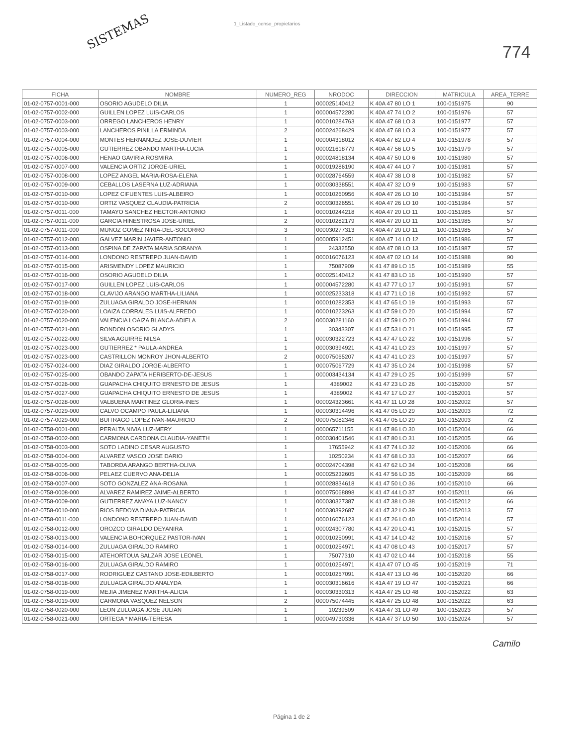SISTEMAS
1_Listado_censo_propietarios
774
| FICHA | NOMBRE | NUMERO_REG | NRODOC | DIRECCION | MATRICULA | AREA_TERRE |
| --- | --- | --- | --- | --- | --- | --- |
| 01-02-0757-0001-000 | OSORIO AGUDELO DILIA | 1 | 000025140412 | K 40A 47 80 LO 1 | 100-0151975 | 90 |
| 01-02-0757-0002-000 | GUILLEN LOPEZ LUIS-CARLOS | 1 | 000004572280 | K 40A 47 74 LO 2 | 100-0151976 | 57 |
| 01-02-0757-0003-000 | ORREGO LANCHEROS HENRY | 1 | 000010284763 | K 40A 47 68 LO 3 | 100-0151977 | 57 |
| 01-02-0757-0003-000 | LANCHEROS PINILLA ERMINDA | 2 | 000024268429 | K 40A 47 68 LO 3 | 100-0151977 | 57 |
| 01-02-0757-0004-000 | MONTES HERNANDEZ JOSE-DUVIER | 1 | 000004318012 | K 40A 47 62 LO 4 | 100-0151978 | 57 |
| 01-02-0757-0005-000 | GUTIERREZ OBANDO MARTHA-LUCIA | 1 | 000021618779 | K 40A 47 56 LO 5 | 100-0151979 | 57 |
| 01-02-0757-0006-000 | HENAO GAVIRIA ROSMIRA | 1 | 000024818134 | K 40A 47 50 LO 6 | 100-0151980 | 57 |
| 01-02-0757-0007-000 | VALENCIA ORTIZ JORGE-URIEL | 1 | 000019286190 | K 40A 47 44 LO 7 | 100-0151981 | 57 |
| 01-02-0757-0008-000 | LOPEZ ANGEL MARIA-ROSA-ELENA | 1 | 000028764559 | K 40A 47 38 LO 8 | 100-0151982 | 57 |
| 01-02-0757-0009-000 | CEBALLOS LASERNA LUZ-ADRIANA | 1 | 000030338551 | K 40A 47 32 LO 9 | 100-0151983 | 57 |
| 01-02-0757-0010-000 | LOPEZ CIFUENTES LUIS-ALBEIRO | 1 | 000010260956 | K 40A 47 26 LO 10 | 100-0151984 | 57 |
| 01-02-0757-0010-000 | ORTIZ VASQUEZ CLAUDIA-PATRICIA | 2 | 000030326551 | K 40A 47 26 LO 10 | 100-0151984 | 57 |
| 01-02-0757-0011-000 | TAMAYO SANCHEZ HECTOR-ANTONIO | 1 | 000010244218 | K 40A 47 20 LO 11 | 100-0151985 | 57 |
| 01-02-0757-0011-000 | GARCIA HINESTROSA JOSE-URIEL | 2 | 000010282179 | K 40A 47 20 LO 11 | 100-0151985 | 57 |
| 01-02-0757-0011-000 | MUNOZ GOMEZ NIRIA-DEL-SOCORRO | 3 | 000030277313 | K 40A 47 20 LO 11 | 100-0151985 | 57 |
| 01-02-0757-0012-000 | GALVEZ MARIN JAVIER-ANTONIO | 1 | 000005912451 | K 40A 47 14 LO 12 | 100-0151986 | 57 |
| 01-02-0757-0013-000 | OSPINA DE ZAPATA MARIA SORANYA | 1 | 24332550 | K 40A 47 08 LO 13 | 100-0151987 | 57 |
| 01-02-0757-0014-000 | LONDONO RESTREPO JUAN-DAVID | 1 | 000016076123 | K 40A 47 02 LO 14 | 100-0151988 | 90 |
| 01-02-0757-0015-000 | ARISMENDY LOPEZ MAURICIO | 1 | 75087909 | K 41 47 89 LO 15 | 100-0151989 | 55 |
| 01-02-0757-0016-000 | OSORIO AGUDELO DILIA | 1 | 000025140412 | K 41 47 83 LO 16 | 100-0151990 | 57 |
| 01-02-0757-0017-000 | GUILLEN LOPEZ LUIS-CARLOS | 1 | 000004572280 | K 41 47 77 LO 17 | 100-0151991 | 57 |
| 01-02-0757-0018-000 | CLAVIJO ARANGO MARTHA-LILIANA | 1 | 000025233318 | K 41 47 71 LO 18 | 100-0151992 | 57 |
| 01-02-0757-0019-000 | ZULUAGA GIRALDO JOSE-HERNAN | 1 | 000010282353 | K 41 47 65 LO 19 | 100-0151993 | 57 |
| 01-02-0757-0020-000 | LOAIZA CORRALES LUIS-ALFREDO | 1 | 000010223263 | K 41 47 59 LO 20 | 100-0151994 | 57 |
| 01-02-0757-0020-000 | VALENCIA LOAIZA BLANCA-ADIELA | 2 | 000030281160 | K 41 47 59 LO 20 | 100-0151994 | 57 |
| 01-02-0757-0021-000 | RONDON OSORIO GLADYS | 1 | 30343307 | K 41 47 53 LO 21 | 100-0151995 | 57 |
| 01-02-0757-0022-000 | SILVA AGUIRRE NILSA | 1 | 000030322723 | K 41 47 47 LO 22 | 100-0151996 | 57 |
| 01-02-0757-0023-000 | GUTIERREZ * PAULA-ANDREA | 1 | 000030394921 | K 41 47 41 LO 23 | 100-0151997 | 57 |
| 01-02-0757-0023-000 | CASTRILLON MONROY JHON-ALBERTO | 2 | 000075065207 | K 41 47 41 LO 23 | 100-0151997 | 57 |
| 01-02-0757-0024-000 | DIAZ GIRALDO JORGE-ALBERTO | 1 | 000075067729 | K 41 47 35 LO 24 | 100-0151998 | 57 |
| 01-02-0757-0025-000 | OBANDO ZAPATA HERIBERTO-DE-JESUS | 1 | 000003434134 | K 41 47 29 LO 25 | 100-0151999 | 57 |
| 01-02-0757-0026-000 | GUAPACHA CHIQUITO ERNESTO DE JESUS | 1 | 4389002 | K 41 47 23 LO 26 | 100-0152000 | 57 |
| 01-02-0757-0027-000 | GUAPACHA CHIQUITO ERNESTO DE JESUS | 1 | 4389002 | K 41 47 17 LO 27 | 100-0152001 | 57 |
| 01-02-0757-0028-000 | VALBUENA MARTINEZ GLORIA-INES | 1 | 000024323661 | K 41 47 11 LO 28 | 100-0152002 | 57 |
| 01-02-0757-0029-000 | CALVO OCAMPO PAULA-LILIANA | 1 | 000030314496 | K 41 47 05 LO 29 | 100-0152003 | 72 |
| 01-02-0757-0029-000 | BUITRAGO LOPEZ IVAN-MAURICIO | 2 | 000075082346 | K 41 47 05 LO 29 | 100-0152003 | 72 |
| 01-02-0758-0001-000 | PERALTA NIVIA LUZ-MERY | 1 | 000065711155 | K 41 47 86 LO 30 | 100-0152004 | 66 |
| 01-02-0758-0002-000 | CARMONA CARDONA CLAUDIA-YANETH | 1 | 000030401546 | K 41 47 80 LO 31 | 100-0152005 | 66 |
| 01-02-0758-0003-000 | SOTO LADINO CESAR AUGUSTO | 1 | 17655942 | K 41 47 74 LO 32 | 100-0152006 | 66 |
| 01-02-0758-0004-000 | ALVAREZ VASCO JOSE DARIO | 1 | 10250234 | K 41 47 68 LO 33 | 100-0152007 | 66 |
| 01-02-0758-0005-000 | TABORDA ARANGO BERTHA-OLIVA | 1 | 000024704398 | K 41 47 62 LO 34 | 100-0152008 | 66 |
| 01-02-0758-0006-000 | PELAEZ CUERVO ANA-DELIA | 1 | 000025232605 | K 41 47 56 LO 35 | 100-0152009 | 66 |
| 01-02-0758-0007-000 | SOTO GONZALEZ ANA-ROSANA | 1 | 000028834618 | K 41 47 50 LO 36 | 100-0152010 | 66 |
| 01-02-0758-0008-000 | ALVAREZ RAMIREZ JAIME-ALBERTO | 1 | 000075068898 | K 41 47 44 LO 37 | 100-0152011 | 66 |
| 01-02-0758-0009-000 | GUTIERREZ AMAYA LUZ-NANCY | 1 | 000030327387 | K 41 47 38 LO 38 | 100-0152012 | 66 |
| 01-02-0758-0010-000 | RIOS BEDOYA DIANA-PATRICIA | 1 | 000030392687 | K 41 47 32 LO 39 | 100-0152013 | 57 |
| 01-02-0758-0011-000 | LONDONO RESTREPO JUAN-DAVID | 1 | 000016076123 | K 41 47 26 LO 40 | 100-0152014 | 57 |
| 01-02-0758-0012-000 | OROZCO GIRALDO DEYANIRA | 1 | 000024307780 | K 41 47 20 LO 41 | 100-0152015 | 57 |
| 01-02-0758-0013-000 | VALENCIA BOHORQUEZ PASTOR-IVAN | 1 | 000010250991 | K 41 47 14 LO 42 | 100-0152016 | 57 |
| 01-02-0758-0014-000 | ZULUAGA GIRALDO RAMIRO | 1 | 000010254971 | K 41 47 08 LO 43 | 100-0152017 | 57 |
| 01-02-0758-0015-000 | ATEHORTOUA SALZAR JOSE LEONEL | 1 | 75077310 | K 41 47 02 LO 44 | 100-0152018 | 55 |
| 01-02-0758-0016-000 | ZULUAGA GIRALDO RAMIRO | 1 | 000010254971 | K 41A 47 07 LO 45 | 100-0152019 | 71 |
| 01-02-0758-0017-000 | RODRIGUEZ CASTANO JOSE-EDILBERTO | 1 | 000010257091 | K 41A 47 13 LO 46 | 100-0152020 | 66 |
| 01-02-0758-0018-000 | ZULUAGA GIRALDO ANALYDA | 1 | 000030316616 | K 41A 47 19 LO 47 | 100-0152021 | 66 |
| 01-02-0758-0019-000 | MEJIA JIMENEZ MARTHA-ALICIA | 1 | 000030330313 | K 41A 47 25 LO 48 | 100-0152022 | 63 |
| 01-02-0758-0019-000 | CARMONA VASQUEZ NELSON | 2 | 000075074445 | K 41A 47 25 LO 48 | 100-0152022 | 63 |
| 01-02-0758-0020-000 | LEON ZULUAGA JOSE JULIAN | 1 | 10239509 | K 41A 47 31 LO 49 | 100-0152023 | 57 |
| 01-02-0758-0021-000 | ORTEGA * MARIA-TERESA | 1 | 000049730336 | K 41A 47 37 LO 50 | 100-0152024 | 57 |
Camilo
Página 1 de 2